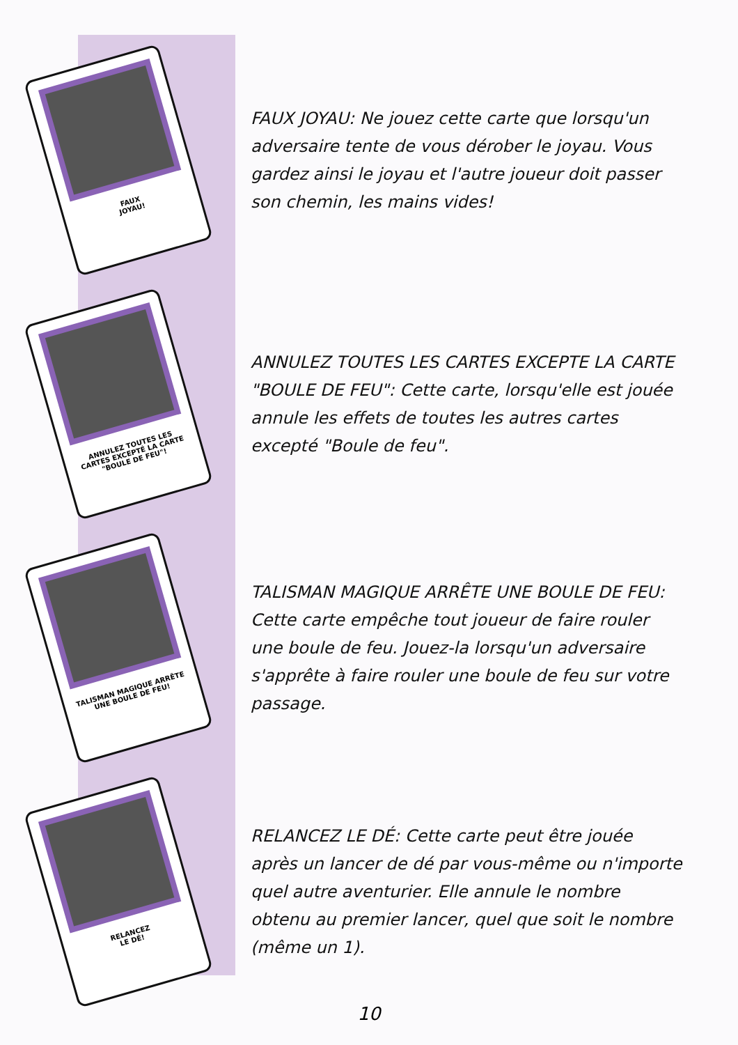FAUX
JOYAU!
FAUX JOYAU: Ne jouez cette carte que lorsqu'un adversaire tente de vous dérober le joyau. Vous gardez ainsi le joyau et l'autre joueur doit passer son chemin, les mains vides!
ANNULEZ TOUTES LES CARTES EXCEPTÉ LA CARTE "BOULE DE FEU"!
ANNULEZ TOUTES LES CARTES EXCEPTE LA CARTE "BOULE DE FEU": Cette carte, lorsqu'elle est jouée annule les effets de toutes les autres cartes excepté "Boule de feu".
TALISMAN MAGIQUE ARRÊTE UNE BOULE DE FEU!
TALISMAN MAGIQUE ARRÊTE UNE BOULE DE FEU: Cette carte empêche tout joueur de faire rouler une boule de feu. Jouez-la lorsqu'un adversaire s'apprête à faire rouler une boule de feu sur votre passage.
RELANCEZ
LE DÉ!
RELANCEZ LE DÉ: Cette carte peut être jouée après un lancer de dé par vous-même ou n'importe quel autre aventurier. Elle annule le nombre obtenu au premier lancer, quel que soit le nombre (même un 1).
10